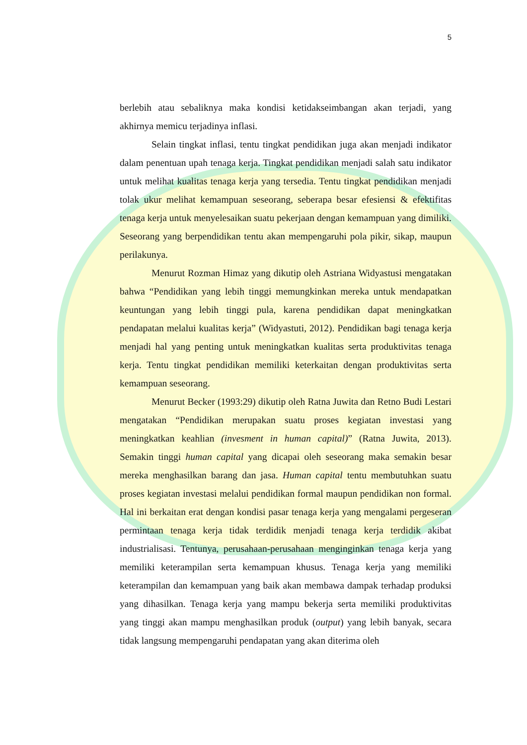5
berlebih atau sebaliknya maka kondisi ketidakseimbangan akan terjadi, yang akhirnya memicu terjadinya inflasi.
Selain tingkat inflasi, tentu tingkat pendidikan juga akan menjadi indikator dalam penentuan upah tenaga kerja. Tingkat pendidikan menjadi salah satu indikator untuk melihat kualitas tenaga kerja yang tersedia. Tentu tingkat pendidikan menjadi tolak ukur melihat kemampuan seseorang, seberapa besar efesiensi & efektifitas tenaga kerja untuk menyelesaikan suatu pekerjaan dengan kemampuan yang dimiliki. Seseorang yang berpendidikan tentu akan mempengaruhi pola pikir, sikap, maupun perilakunya.
Menurut Rozman Himaz yang dikutip oleh Astriana Widyastusi mengatakan bahwa “Pendidikan yang lebih tinggi memungkinkan mereka untuk mendapatkan keuntungan yang lebih tinggi pula, karena pendidikan dapat meningkatkan pendapatan melalui kualitas kerja” (Widyastuti, 2012). Pendidikan bagi tenaga kerja menjadi hal yang penting untuk meningkatkan kualitas serta produktivitas tenaga kerja. Tentu tingkat pendidikan memiliki keterkaitan dengan produktivitas serta kemampuan seseorang.
Menurut Becker (1993:29) dikutip oleh Ratna Juwita dan Retno Budi Lestari mengatakan “Pendidikan merupakan suatu proses kegiatan investasi yang meningkatkan keahlian (invesment in human capital)” (Ratna Juwita, 2013). Semakin tinggi human capital yang dicapai oleh seseorang maka semakin besar mereka menghasilkan barang dan jasa. Human capital tentu membutuhkan suatu proses kegiatan investasi melalui pendidikan formal maupun pendidikan non formal. Hal ini berkaitan erat dengan kondisi pasar tenaga kerja yang mengalami pergeseran permintaan tenaga kerja tidak terdidik menjadi tenaga kerja terdidik akibat industrialisasi. Tentunya, perusahaan-perusahaan menginginkan tenaga kerja yang memiliki keterampilan serta kemampuan khusus. Tenaga kerja yang memiliki keterampilan dan kemampuan yang baik akan membawa dampak terhadap produksi yang dihasilkan. Tenaga kerja yang mampu bekerja serta memiliki produktivitas yang tinggi akan mampu menghasilkan produk (output) yang lebih banyak, secara tidak langsung mempengaruhi pendapatan yang akan diterima oleh